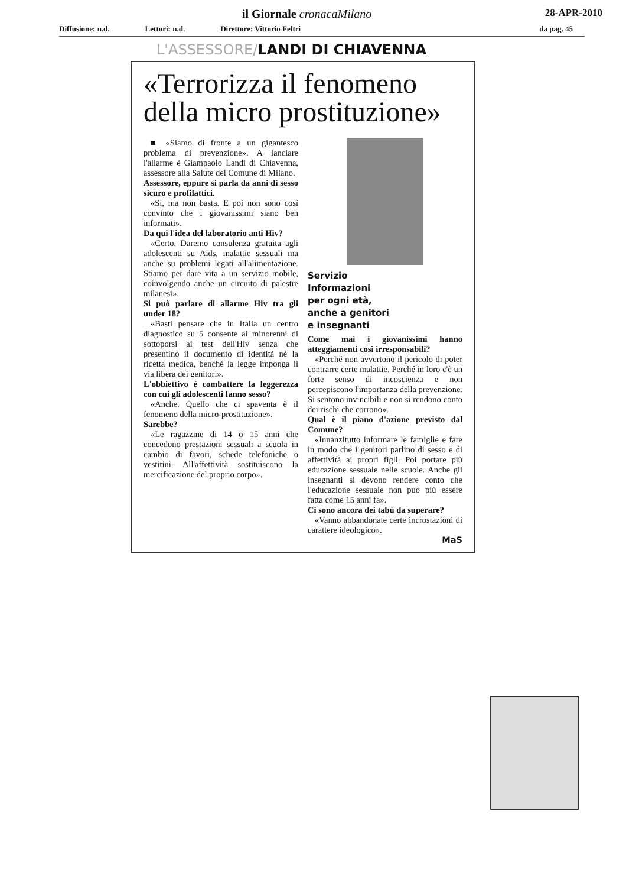il Giornale cronacaMilano 28-APR-2010
Diffusione: n.d. Lettori: n.d. Direttore: Vittorio Feltri da pag. 45
L'ASSESSORE/LANDI DI CHIAVENNA
«Terrorizza il fenomeno della micro prostituzione»
■ «Siamo di fronte a un gigantesco problema di prevenzione». A lanciare l'allarme è Giampaolo Landi di Chiavenna, assessore alla Salute del Comune di Milano.
Assessore, eppure si parla da anni di sesso sicuro e profilattici.
«Sì, ma non basta. E poi non sono così convinto che i giovanissimi siano ben informati».
Da qui l'idea del laboratorio anti Hiv?
«Certo. Daremo consulenza gratuita agli adolescenti su Aids, malattie sessuali ma anche su problemi legati all'alimentazione. Stiamo per dare vita a un servizio mobile, coinvolgendo anche un circuito di palestre milanesi».
Si può parlare di allarme Hiv tra gli under 18?
«Basti pensare che in Italia un centro diagnostico su 5 consente ai minorenni di sottoporsi ai test dell'Hiv senza che presentino il documento di identità né la ricetta medica, benché la legge imponga il via libera dei genitori».
L'obbiettivo è combattere la leggerezza con cui gli adolescenti fanno sesso?
«Anche. Quello che ci spaventa è il fenomeno della micro-prostituzione».
Sarebbe?
«Le ragazzine di 14 o 15 anni che concedono prestazioni sessuali a scuola in cambio di favori, schede telefoniche o vestitini. All'affettività sostituiscono la mercificazione del proprio corpo».
Servizio
Informazioni
per ogni età,
anche a genitori
e insegnanti
Come mai i giovanissimi hanno atteggiamenti così irresponsabili?
«Perché non avvertono il pericolo di poter contrarre certe malattie. Perché in loro c'è un forte senso di incoscienza e non percepiscono l'importanza della prevenzione. Si sentono invincibili e non si rendono conto dei rischi che corrono».
Qual è il piano d'azione previsto dal Comune?
«Innanzitutto informare le famiglie e fare in modo che i genitori parlino di sesso e di affettività ai propri figli. Poi portare più educazione sessuale nelle scuole. Anche gli insegnanti si devono rendere conto che l'educazione sessuale non può più essere fatta come 15 anni fa».
Ci sono ancora dei tabù da superare?
«Vanno abbandonate certe incrostazioni di carattere ideologico».
MaS